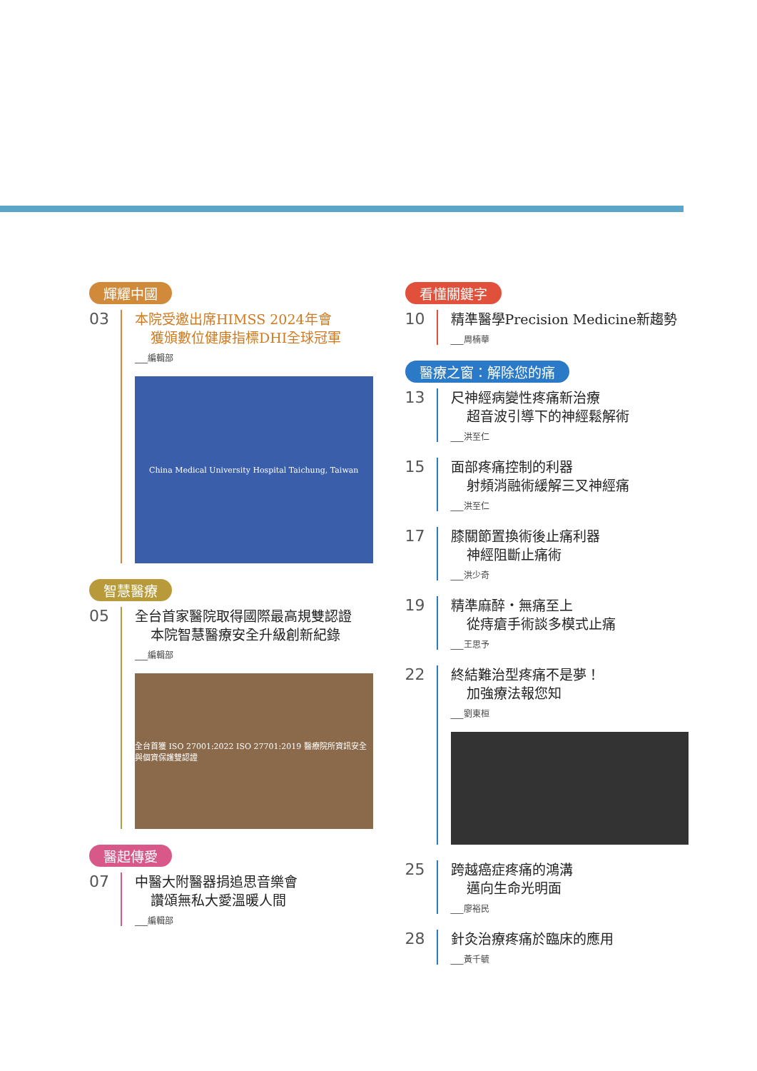輝耀中國
03
本院受邀出席HIMSS 2024年會
獲頒數位健康指標DHI全球冠軍
___編輯部
China Medical University Hospital Taichung, Taiwan
智慧醫療
05
全台首家醫院取得國際最高規雙認證
本院智慧醫療安全升級創新紀錄
___編輯部
全台首獲 ISO 27001:2022 ISO 27701:2019 醫療院所資訊安全與個資保護雙認證
醫起傳愛
07
中醫大附醫器捐追思音樂會
讚頌無私大愛溫暖人間
___編輯部
看懂關鍵字
10
精準醫學Precision Medicine新趨勢
___周楠華
醫療之窗：解除您的痛
13
尺神經病變性疼痛新治療
超音波引導下的神經鬆解術
___洪至仁
15
面部疼痛控制的利器
射頻消融術緩解三叉神經痛
___洪至仁
17
膝關節置換術後止痛利器
神經阻斷止痛術
___洪少奇
19
精準麻醉・無痛至上
從痔瘡手術談多模式止痛
___王思予
22
終結難治型疼痛不是夢！
加強療法報您知
___劉東桓
25
跨越癌症疼痛的鴻溝
邁向生命光明面
___廖裕民
28
針灸治療疼痛於臨床的應用
___黃千毓